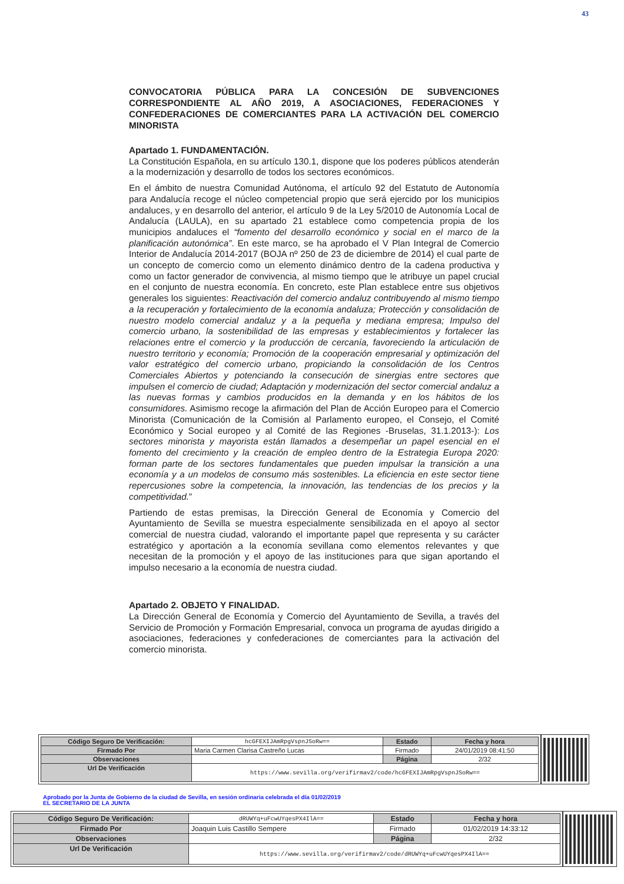43
CONVOCATORIA PÚBLICA PARA LA CONCESIÓN DE SUBVENCIONES CORRESPONDIENTE AL AÑO 2019, A ASOCIACIONES, FEDERACIONES Y CONFEDERACIONES DE COMERCIANTES PARA LA ACTIVACIÓN DEL COMERCIO MINORISTA
Apartado 1. FUNDAMENTACIÓN.
La Constitución Española, en su artículo 130.1, dispone que los poderes públicos atenderán a la modernización y desarrollo de todos los sectores económicos.
En el ámbito de nuestra Comunidad Autónoma, el artículo 92 del Estatuto de Autonomía para Andalucía recoge el núcleo competencial propio que será ejercido por los municipios andaluces, y en desarrollo del anterior, el artículo 9 de la Ley 5/2010 de Autonomía Local de Andalucía (LAULA), en su apartado 21 establece como competencia propia de los municipios andaluces el “fomento del desarrollo económico y social en el marco de la planificación autonómica”. En este marco, se ha aprobado el V Plan Integral de Comercio Interior de Andalucía 2014-2017 (BOJA nº 250 de 23 de diciembre de 2014) el cual parte de un concepto de comercio como un elemento dinámico dentro de la cadena productiva y como un factor generador de convivencia, al mismo tiempo que le atribuye un papel crucial en el conjunto de nuestra economía. En concreto, este Plan establece entre sus objetivos generales los siguientes: Reactivación del comercio andaluz contribuyendo al mismo tiempo a la recuperación y fortalecimiento de la economía andaluza; Protección y consolidación de nuestro modelo comercial andaluz y a la pequeña y mediana empresa; Impulso del comercio urbano, la sostenibilidad de las empresas y establecimientos y fortalecer las relaciones entre el comercio y la producción de cercanía, favoreciendo la articulación de nuestro territorio y economía; Promoción de la cooperación empresarial y optimización del valor estratégico del comercio urbano, propiciando la consolidación de los Centros Comerciales Abiertos y potenciando la consecución de sinergias entre sectores que impulsen el comercio de ciudad; Adaptación y modernización del sector comercial andaluz a las nuevas formas y cambios producidos en la demanda y en los hábitos de los consumidores. Asimismo recoge la afirmación del Plan de Acción Europeo para el Comercio Minorista (Comunicación de la Comisión al Parlamento europeo, el Consejo, el Comité Económico y Social europeo y al Comité de las Regiones -Bruselas, 31.1.2013-): Los sectores minorista y mayorista están llamados a desempeñar un papel esencial en el fomento del crecimiento y la creación de empleo dentro de la Estrategia Europa 2020: forman parte de los sectores fundamentales que pueden impulsar la transición a una economía y a un modelos de consumo más sostenibles. La eficiencia en este sector tiene repercusiones sobre la competencia, la innovación, las tendencias de los precios y la competitividad.”
Partiendo de estas premisas, la Dirección General de Economía y Comercio del Ayuntamiento de Sevilla se muestra especialmente sensibilizada en el apoyo al sector comercial de nuestra ciudad, valorando el importante papel que representa y su carácter estratégico y aportación a la economía sevillana como elementos relevantes y que necesitan de la promoción y el apoyo de las instituciones para que sigan aportando el impulso necesario a la economía de nuestra ciudad.
Apartado 2. OBJETO Y FINALIDAD.
La Dirección General de Economía y Comercio del Ayuntamiento de Sevilla, a través del Servicio de Promoción y Formación Empresarial, convoca un programa de ayudas dirigido a asociaciones, federaciones y confederaciones de comerciantes para la activación del comercio minorista.
| Código Seguro De Verificación: | hcGFEXIJAmRpgVspnJSoRw== | Estado | Fecha y hora |
| Firmado Por | Maria Carmen Clarisa Castreño Lucas | Firmado | 24/01/2019 08:41:50 |
| Observaciones | | Página | 2/32 |
| Url De Verificación | https://www.sevilla.org/verifirmav2/code/hcGFEXIJAmRpgVspnJSoRw== | | |
Aprobado por la Junta de Gobierno de la ciudad de Sevilla, en sesión ordinaria celebrada el día 01/02/2019
EL SECRETARIO DE LA JUNTA
| Código Seguro De Verificación: | dRUWYq+uFcwUYqesPX4IlA== | Estado | Fecha y hora |
| Firmado Por | Joaquin Luis Castillo Sempere | Firmado | 01/02/2019 14:33:12 |
| Observaciones | | Página | 2/32 |
| Url De Verificación | https://www.sevilla.org/verifirmav2/code/dRUWYq+uFcwUYqesPX4IlA== | | |